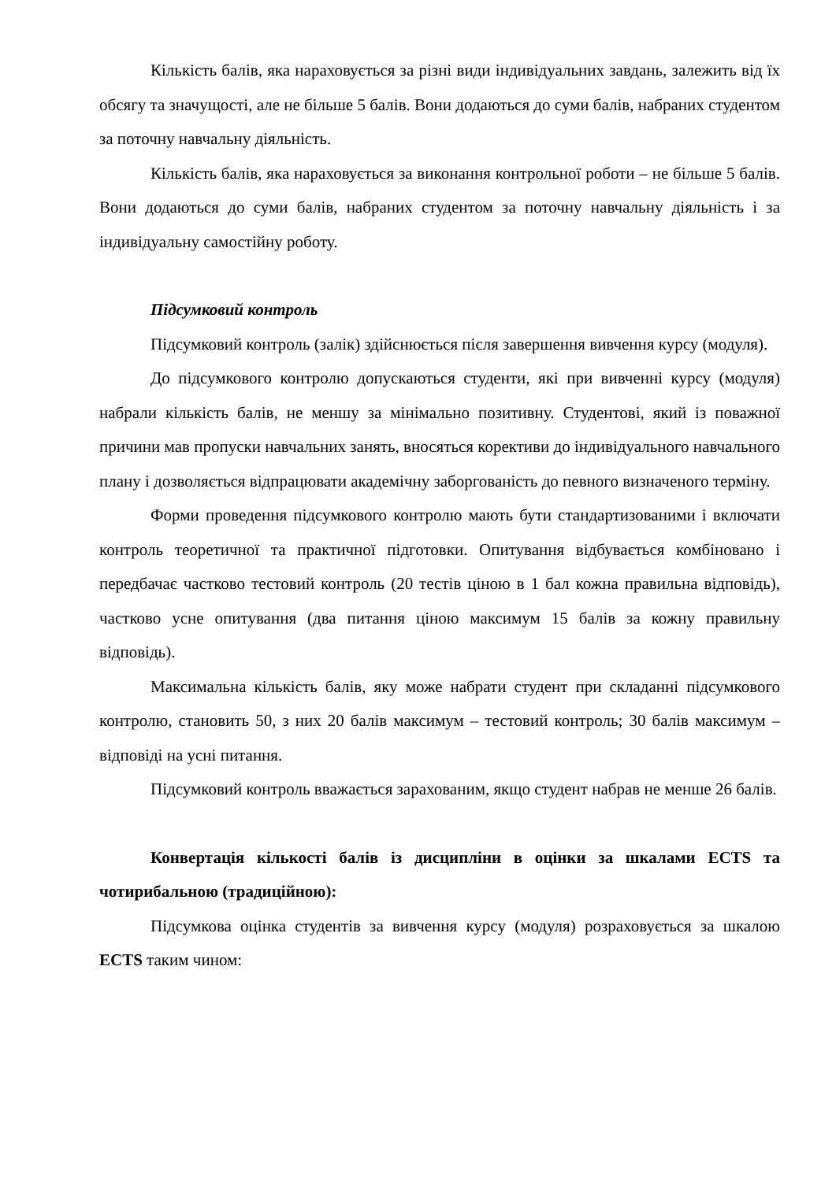Кількість балів, яка нараховується за різні види індивідуальних завдань, залежить від їх обсягу та значущості, але не більше 5 балів. Вони додаються до суми балів, набраних студентом за поточну навчальну діяльність.
Кількість балів, яка нараховується за виконання контрольної роботи – не більше 5 балів. Вони додаються до суми балів, набраних студентом за поточну навчальну діяльність і за індивідуальну самостійну роботу.
Підсумковий контроль
Підсумковий контроль (залік) здійснюється після завершення вивчення курсу (модуля).
До підсумкового контролю допускаються студенти, які при вивченні курсу (модуля) набрали кількість балів, не меншу за мінімально позитивну. Студентові, який із поважної причини мав пропуски навчальних занять, вносяться корективи до індивідуального навчального плану і дозволяється відпрацювати академічну заборгованість до певного визначеного терміну.
Форми проведення підсумкового контролю мають бути стандартизованими і включати контроль теоретичної та практичної підготовки. Опитування відбувається комбіновано і передбачає частково тестовий контроль (20 тестів ціною в 1 бал кожна правильна відповідь), частково усне опитування (два питання ціною максимум 15 балів за кожну правильну відповідь).
Максимальна кількість балів, яку може набрати студент при складанні підсумкового контролю, становить 50, з них 20 балів максимум – тестовий контроль; 30 балів максимум – відповіді на усні питання.
Підсумковий контроль вважається зарахованим, якщо студент набрав не менше 26 балів.
Конвертація кількості балів із дисципліни в оцінки за шкалами ECTS та чотирибальною (традиційною):
Підсумкова оцінка студентів за вивчення курсу (модуля) розраховується за шкалою ECTS таким чином: